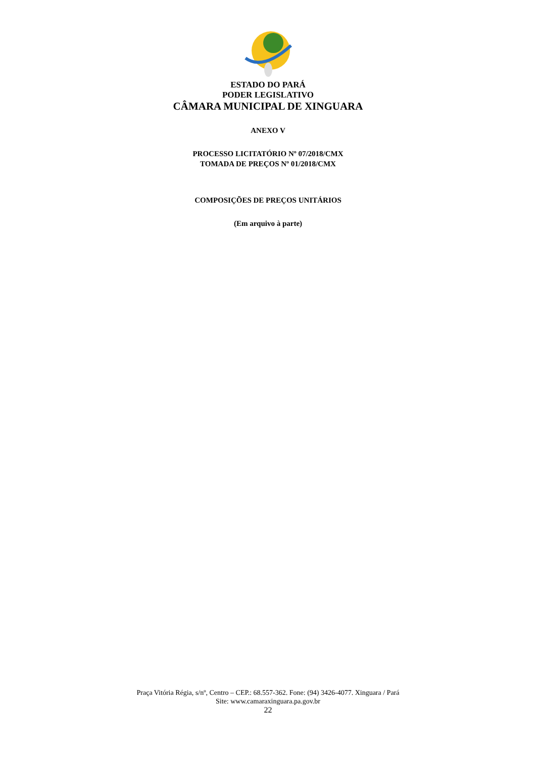ESTADO DO PARÁ
PODER LEGISLATIVO
CÂMARA MUNICIPAL DE XINGUARA
ANEXO V
PROCESSO LICITATÓRIO Nº 07/2018/CMX
TOMADA DE PREÇOS Nº 01/2018/CMX
COMPOSIÇÕES DE PREÇOS UNITÁRIOS
(Em arquivo à parte)
Praça Vitória Régia, s/nº, Centro – CEP.: 68.557-362. Fone: (94) 3426-4077. Xinguara / Pará
Site: www.camaraxinguara.pa.gov.br
22